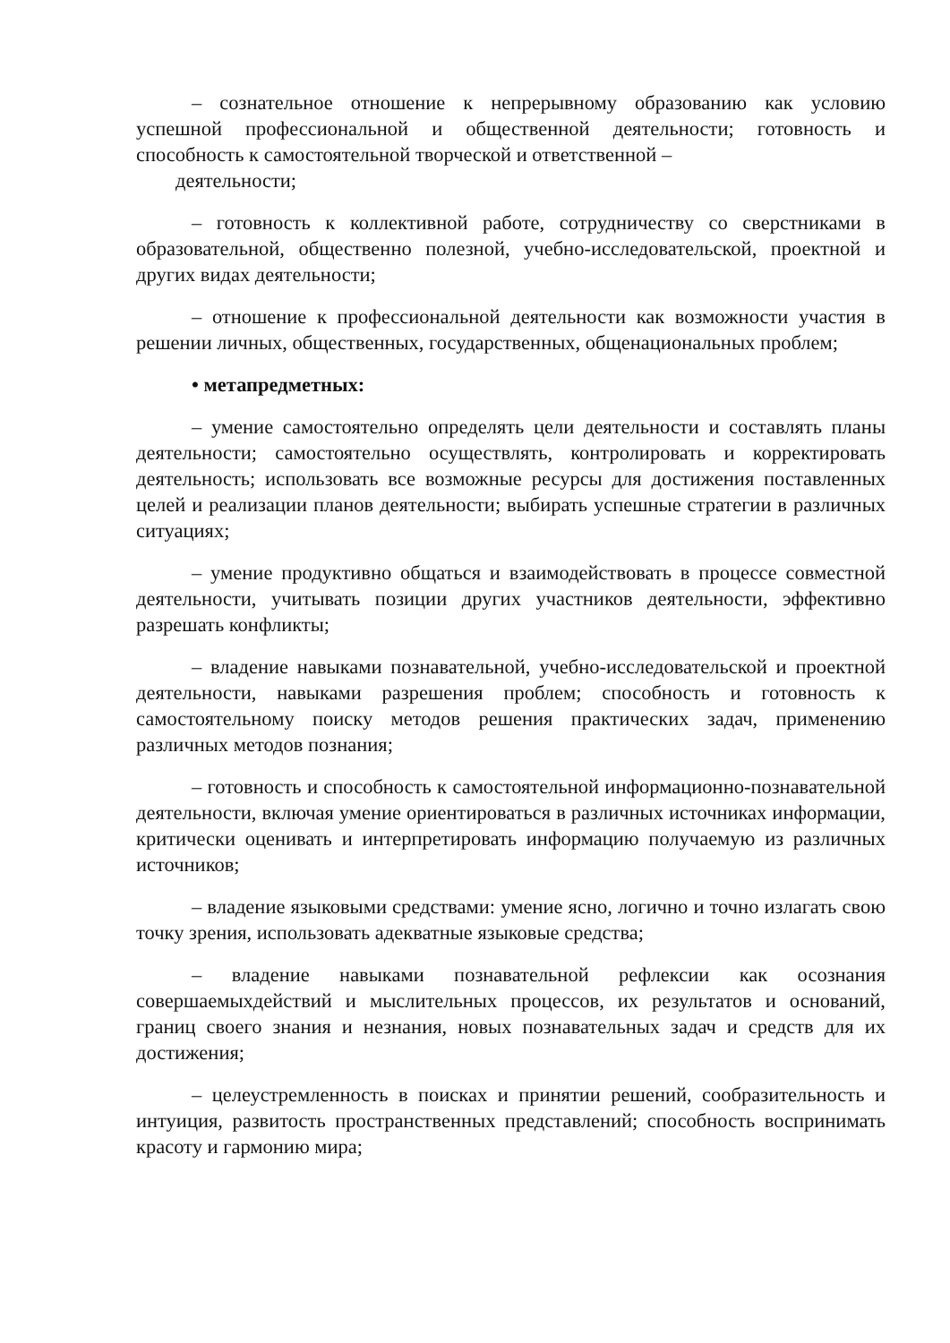– сознательное отношение к непрерывному образованию как условию успешной профессиональной и общественной деятельности; готовность и способность к самостоятельной творческой и ответственной –
деятельности;
– готовность к коллективной работе, сотрудничеству со сверстниками в образовательной, общественно полезной, учебно-исследовательской, проектной и других видах деятельности;
– отношение к профессиональной деятельности как возможности участия в решении личных, общественных, государственных, общенациональных проблем;
• метапредметных:
– умение самостоятельно определять цели деятельности и составлять планы деятельности; самостоятельно осуществлять, контролировать и корректировать деятельность; использовать все возможные ресурсы для достижения поставленных целей и реализации планов деятельности; выбирать успешные стратегии в различных ситуациях;
– умение продуктивно общаться и взаимодействовать в процессе совместной деятельности, учитывать позиции других участников деятельности, эффективно разрешать конфликты;
– владение навыками познавательной, учебно-исследовательской и проектной деятельности, навыками разрешения проблем; способность и готовность к самостоятельному поиску методов решения практических задач, применению различных методов познания;
– готовность и способность к самостоятельной информационно-познавательной деятельности, включая умение ориентироваться в различных источниках информации, критически оценивать и интерпретировать информацию получаемую из различных источников;
– владение языковыми средствами: умение ясно, логично и точно излагать свою точку зрения, использовать адекватные языковые средства;
– владение навыками познавательной рефлексии как осознания совершаемыхдействий и мыслительных процессов, их результатов и оснований, границ своего знания и незнания, новых познавательных задач и средств для их достижения;
– целеустремленность в поисках и принятии решений, сообразительность и интуиция, развитость пространственных представлений; способность воспринимать красоту и гармонию мира;